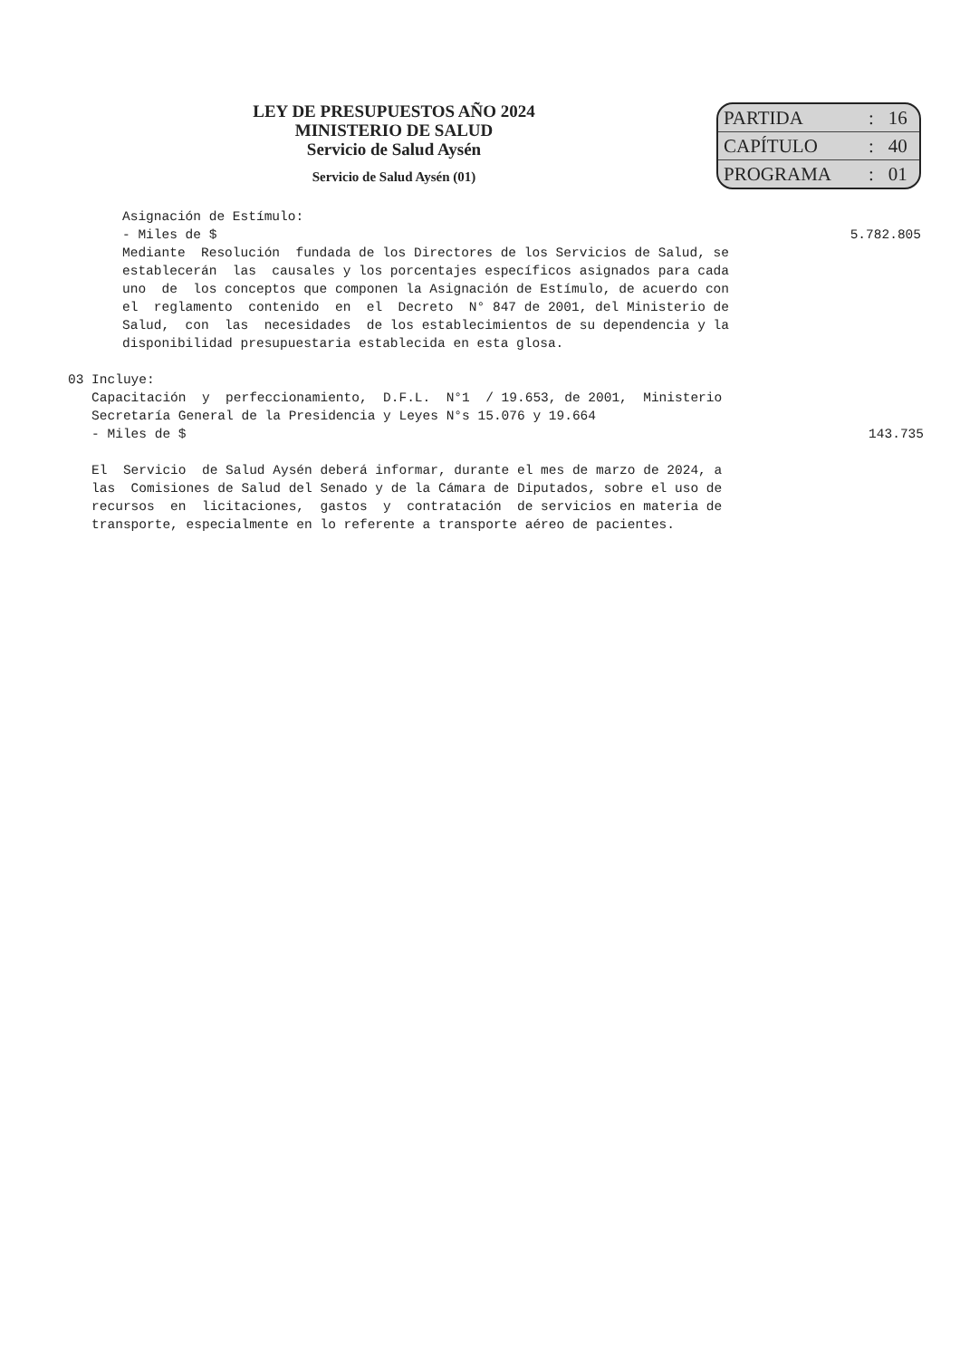LEY DE PRESUPUESTOS AÑO 2024
MINISTERIO DE SALUD
Servicio de Salud Aysén
Servicio de Salud Aysén (01)
| PARTIDA | : | 16 |
| CAPÍTULO | : | 40 |
| PROGRAMA | : | 01 |
Asignación de Estímulo:
- Miles de $
5.782.805
Mediante Resolución fundada de los Directores de los Servicios de Salud, se establecerán las causales y los porcentajes específicos asignados para cada uno de los conceptos que componen la Asignación de Estímulo, de acuerdo con el reglamento contenido en el Decreto N° 847 de 2001, del Ministerio de Salud, con las necesidades de los establecimientos de su dependencia y la disponibilidad presupuestaria establecida en esta glosa.
03 Incluye:
Capacitación y perfeccionamiento, D.F.L. N°1 / 19.653, de 2001, Ministerio Secretaría General de la Presidencia y Leyes N°s 15.076 y 19.664
- Miles de $
143.735
El Servicio de Salud Aysén deberá informar, durante el mes de marzo de 2024, a las Comisiones de Salud del Senado y de la Cámara de Diputados, sobre el uso de recursos en licitaciones, gastos y contratación de servicios en materia de transporte, especialmente en lo referente a transporte aéreo de pacientes.